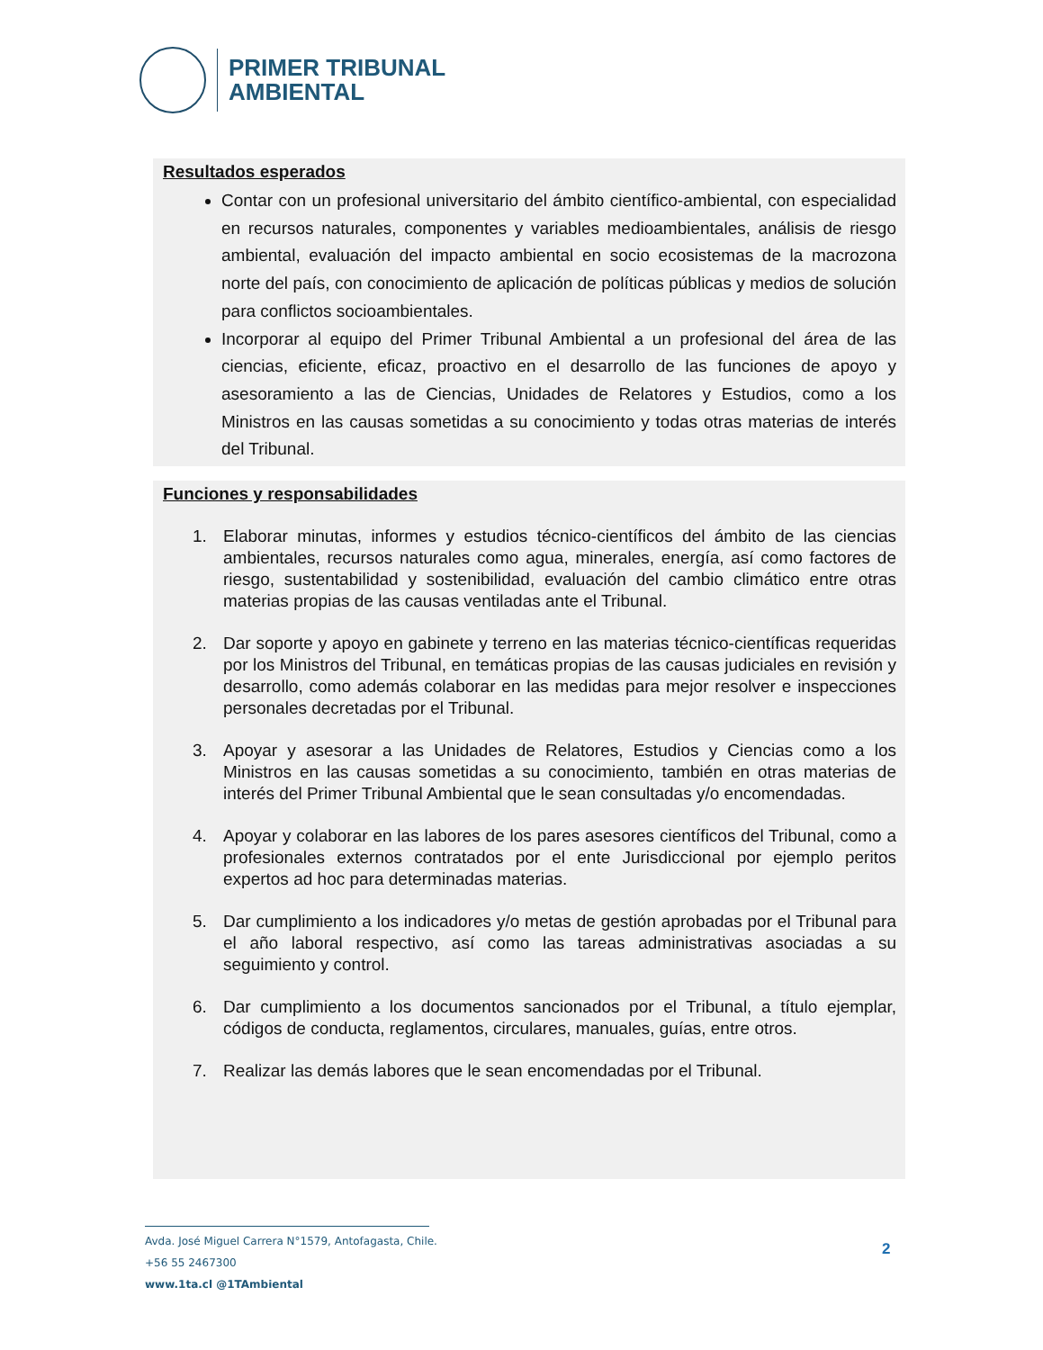PRIMER TRIBUNAL
AMBIENTAL
Resultados esperados
Contar con un profesional universitario del ámbito científico-ambiental, con especialidad en recursos naturales, componentes y variables medioambientales, análisis de riesgo ambiental, evaluación del impacto ambiental en socio ecosistemas de la macrozona norte del país, con conocimiento de aplicación de políticas públicas y medios de solución para conflictos socioambientales.
Incorporar al equipo del Primer Tribunal Ambiental a un profesional del área de las ciencias, eficiente, eficaz, proactivo en el desarrollo de las funciones de apoyo y asesoramiento a las de Ciencias, Unidades de Relatores y Estudios, como a los Ministros en las causas sometidas a su conocimiento y todas otras materias de interés del Tribunal.
Funciones y responsabilidades
1. Elaborar minutas, informes y estudios técnico-científicos del ámbito de las ciencias ambientales, recursos naturales como agua, minerales, energía, así como factores de riesgo, sustentabilidad y sostenibilidad, evaluación del cambio climático entre otras materias propias de las causas ventiladas ante el Tribunal.
2. Dar soporte y apoyo en gabinete y terreno en las materias técnico-científicas requeridas por los Ministros del Tribunal, en temáticas propias de las causas judiciales en revisión y desarrollo, como además colaborar en las medidas para mejor resolver e inspecciones personales decretadas por el Tribunal.
3. Apoyar y asesorar a las Unidades de Relatores, Estudios y Ciencias como a los Ministros en las causas sometidas a su conocimiento, también en otras materias de interés del Primer Tribunal Ambiental que le sean consultadas y/o encomendadas.
4. Apoyar y colaborar en las labores de los pares asesores científicos del Tribunal, como a profesionales externos contratados por el ente Jurisdiccional por ejemplo peritos expertos ad hoc para determinadas materias.
5. Dar cumplimiento a los indicadores y/o metas de gestión aprobadas por el Tribunal para el año laboral respectivo, así como las tareas administrativas asociadas a su seguimiento y control.
6. Dar cumplimiento a los documentos sancionados por el Tribunal, a título ejemplar, códigos de conducta, reglamentos, circulares, manuales, guías, entre otros.
7. Realizar las demás labores que le sean encomendadas por el Tribunal.
Avda. José Miguel Carrera N°1579, Antofagasta, Chile.
+56 55 2467300
www.1ta.cl @1TAmbiental
2